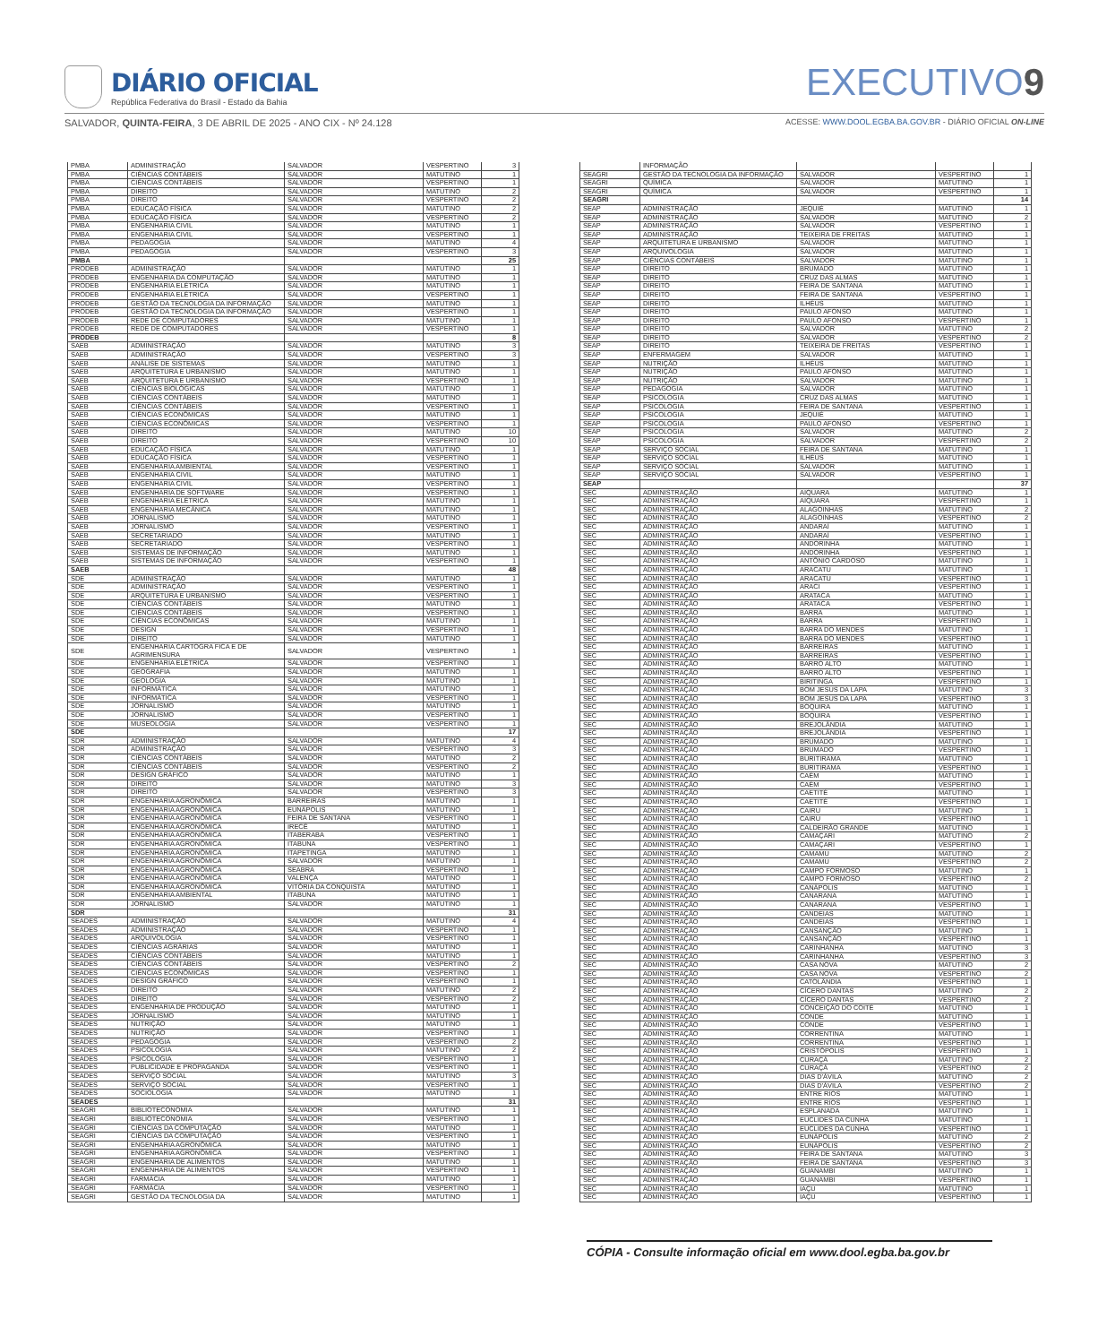DIÁRIO OFICIAL
República Federativa do Brasil - Estado da Bahia
EXECUTIVO9
SALVADOR, QUINTA-FEIRA, 3 DE ABRIL DE 2025 - ANO CIX - Nº 24.128 ACESSE: WWW.DOOL.EGBA.BA.GOV.BR - DIÁRIO OFICIAL ON-LINE
| PMBA | ADMINISTRAÇÃO | SALVADOR | VESPERTINO | 3 |
| PMBA | CIÊNCIAS CONTÁBEIS | SALVADOR | MATUTINO | 1 |
| PMBA | CIÊNCIAS CONTÁBEIS | SALVADOR | VESPERTINO | 1 |
| PMBA | DIREITO | SALVADOR | MATUTINO | 2 |
| PMBA | DIREITO | SALVADOR | VESPERTINO | 2 |
| PMBA | EDUCAÇÃO FÍSICA | SALVADOR | MATUTINO | 2 |
| PMBA | EDUCAÇÃO FÍSICA | SALVADOR | VESPERTINO | 2 |
| PMBA | ENGENHARIA CIVIL | SALVADOR | MATUTINO | 1 |
| PMBA | ENGENHARIA CIVIL | SALVADOR | VESPERTINO | 1 |
| PMBA | PEDAGOGIA | SALVADOR | MATUTINO | 4 |
| PMBA | PEDAGOGIA | SALVADOR | VESPERTINO | 3 |
| PMBA | | | | 25 |
| PRODEB | ADMINISTRAÇÃO | SALVADOR | MATUTINO | 1 |
| PRODEB | ENGENHARIA DA COMPUTAÇÃO | SALVADOR | MATUTINO | 1 |
| PRODEB | ENGENHARIA ELÉTRICA | SALVADOR | MATUTINO | 1 |
| PRODEB | ENGENHARIA ELÉTRICA | SALVADOR | VESPERTINO | 1 |
| PRODEB | GESTÃO DA TECNOLOGIA DA INFORMAÇÃO | SALVADOR | MATUTINO | 1 |
| PRODEB | GESTÃO DA TECNOLOGIA DA INFORMAÇÃO | SALVADOR | VESPERTINO | 1 |
| PRODEB | REDE DE COMPUTADORES | SALVADOR | MATUTINO | 1 |
| PRODEB | REDE DE COMPUTADORES | SALVADOR | VESPERTINO | 1 |
| PRODEB | | | | 8 |
| SAEB | ADMINISTRAÇÃO | SALVADOR | MATUTINO | 3 |
| SAEB | ADMINISTRAÇÃO | SALVADOR | VESPERTINO | 3 |
| SAEB | ANÁLISE DE SISTEMAS | SALVADOR | MATUTINO | 1 |
| SAEB | ARQUITETURA E URBANISMO | SALVADOR | MATUTINO | 1 |
| SAEB | ARQUITETURA E URBANISMO | SALVADOR | VESPERTINO | 1 |
| SAEB | CIÊNCIAS BIOLÓGICAS | SALVADOR | MATUTINO | 1 |
| SAEB | CIÊNCIAS CONTÁBEIS | SALVADOR | MATUTINO | 1 |
| SAEB | CIÊNCIAS CONTÁBEIS | SALVADOR | VESPERTINO | 1 |
| SAEB | CIÊNCIAS ECONÔMICAS | SALVADOR | MATUTINO | 1 |
| SAEB | CIÊNCIAS ECONÔMICAS | SALVADOR | VESPERTINO | 1 |
| SAEB | DIREITO | SALVADOR | MATUTINO | 10 |
| SAEB | DIREITO | SALVADOR | VESPERTINO | 10 |
| SAEB | EDUCAÇÃO FÍSICA | SALVADOR | MATUTINO | 1 |
| SAEB | EDUCAÇÃO FÍSICA | SALVADOR | VESPERTINO | 1 |
| SAEB | ENGENHARIA AMBIENTAL | SALVADOR | VESPERTINO | 1 |
| SAEB | ENGENHARIA CIVIL | SALVADOR | MATUTINO | 1 |
| SAEB | ENGENHARIA CIVIL | SALVADOR | VESPERTINO | 1 |
| SAEB | ENGENHARIA DE SOFTWARE | SALVADOR | VESPERTINO | 1 |
| SAEB | ENGENHARIA ELÉTRICA | SALVADOR | MATUTINO | 1 |
| SAEB | ENGENHARIA MECÂNICA | SALVADOR | MATUTINO | 1 |
| SAEB | JORNALISMO | SALVADOR | MATUTINO | 1 |
| SAEB | JORNALISMO | SALVADOR | VESPERTINO | 1 |
| SAEB | SECRETARIADO | SALVADOR | MATUTINO | 1 |
| SAEB | SECRETARIADO | SALVADOR | VESPERTINO | 1 |
| SAEB | SISTEMAS DE INFORMAÇÃO | SALVADOR | MATUTINO | 1 |
| SAEB | SISTEMAS DE INFORMAÇÃO | SALVADOR | VESPERTINO | 1 |
| SAEB | | | | 48 |
| SDE | ADMINISTRAÇÃO | SALVADOR | MATUTINO | 1 |
| SDE | ADMINISTRAÇÃO | SALVADOR | VESPERTINO | 1 |
| SDE | ARQUITETURA E URBANISMO | SALVADOR | VESPERTINO | 1 |
| SDE | CIÊNCIAS CONTÁBEIS | SALVADOR | MATUTINO | 1 |
| SDE | CIÊNCIAS CONTÁBEIS | SALVADOR | VESPERTINO | 1 |
| SDE | CIÊNCIAS ECONÔMICAS | SALVADOR | MATUTINO | 1 |
| SDE | DESIGN | SALVADOR | VESPERTINO | 1 |
| SDE | DIREITO | SALVADOR | MATUTINO | 1 |
| SDE | ENGENHARIA CARTOGRA FICA E DE AGRIMENSURA | SALVADOR | VESPERTINO | 1 |
| SDE | ENGENHARIA ELÉTRICA | SALVADOR | VESPERTINO | 1 |
| SDE | GEOGRAFIA | SALVADOR | MATUTINO | 1 |
| SDE | GEOLOGIA | SALVADOR | MATUTINO | 1 |
| SDE | INFORMÁTICA | SALVADOR | MATUTINO | 1 |
| SDE | INFORMÁTICA | SALVADOR | VESPERTINO | 1 |
| SDE | JORNALISMO | SALVADOR | MATUTINO | 1 |
| SDE | JORNALISMO | SALVADOR | VESPERTINO | 1 |
| SDE | MUSEOLOGIA | SALVADOR | VESPERTINO | 1 |
| SDE | | | | 17 |
| SDR | ADMINISTRAÇÃO | SALVADOR | MATUTINO | 4 |
| SDR | ADMINISTRAÇÃO | SALVADOR | VESPERTINO | 3 |
| SDR | CIÊNCIAS CONTÁBEIS | SALVADOR | MATUTINO | 2 |
| SDR | CIÊNCIAS CONTÁBEIS | SALVADOR | VESPERTINO | 2 |
| SDR | DESIGN GRÁFICO | SALVADOR | MATUTINO | 1 |
| SDR | DIREITO | SALVADOR | MATUTINO | 3 |
| SDR | DIREITO | SALVADOR | VESPERTINO | 3 |
| SDR | ENGENHARIA AGRONÔMICA | BARREIRAS | MATUTINO | 1 |
| SDR | ENGENHARIA AGRONÔMICA | EUNÁPOLIS | MATUTINO | 1 |
| SDR | ENGENHARIA AGRONÔMICA | FEIRA DE SANTANA | VESPERTINO | 1 |
| SDR | ENGENHARIA AGRONÔMICA | IRECÊ | MATUTINO | 1 |
| SDR | ENGENHARIA AGRONÔMICA | ITABERABA | VESPERTINO | 1 |
| SDR | ENGENHARIA AGRONÔMICA | ITABUNA | VESPERTINO | 1 |
| SDR | ENGENHARIA AGRONÔMICA | ITAPETINGA | MATUTINO | 1 |
| SDR | ENGENHARIA AGRONÔMICA | SALVADOR | MATUTINO | 1 |
| SDR | ENGENHARIA AGRONÔMICA | SEABRA | VESPERTINO | 1 |
| SDR | ENGENHARIA AGRONÔMICA | VALENÇA | MATUTINO | 1 |
| SDR | ENGENHARIA AGRONÔMICA | VITÓRIA DA CONQUISTA | MATUTINO | 1 |
| SDR | ENGENHARIA AMBIENTAL | ITABUNA | MATUTINO | 1 |
| SDR | JORNALISMO | SALVADOR | MATUTINO | 1 |
| SDR | | | | 31 |
| SEADES | ADMINISTRAÇÃO | SALVADOR | MATUTINO | 4 |
| SEADES | ADMINISTRAÇÃO | SALVADOR | VESPERTINO | 1 |
| SEADES | ARQUIVOLOGIA | SALVADOR | VESPERTINO | 1 |
| SEADES | CIÊNCIAS AGRÁRIAS | SALVADOR | MATUTINO | 1 |
| SEADES | CIÊNCIAS CONTÁBEIS | SALVADOR | MATUTINO | 1 |
| SEADES | CIÊNCIAS CONTÁBEIS | SALVADOR | VESPERTINO | 2 |
| SEADES | CIÊNCIAS ECONÔMICAS | SALVADOR | VESPERTINO | 1 |
| SEADES | DESIGN GRÁFICO | SALVADOR | VESPERTINO | 1 |
| SEADES | DIREITO | SALVADOR | MATUTINO | 2 |
| SEADES | DIREITO | SALVADOR | VESPERTINO | 2 |
| SEADES | ENGENHARIA DE PRODUÇÃO | SALVADOR | MATUTINO | 1 |
| SEADES | JORNALISMO | SALVADOR | MATUTINO | 1 |
| SEADES | NUTRIÇÃO | SALVADOR | MATUTINO | 1 |
| SEADES | NUTRIÇÃO | SALVADOR | VESPERTINO | 1 |
| SEADES | PEDAGOGIA | SALVADOR | VESPERTINO | 2 |
| SEADES | PSICOLOGIA | SALVADOR | MATUTINO | 2 |
| SEADES | PSICOLOGIA | SALVADOR | VESPERTINO | 1 |
| SEADES | PUBLICIDADE E PROPAGANDA | SALVADOR | VESPERTINO | 1 |
| SEADES | SERVIÇO SOCIAL | SALVADOR | MATUTINO | 3 |
| SEADES | SERVIÇO SOCIAL | SALVADOR | VESPERTINO | 1 |
| SEADES | SOCIOLOGIA | SALVADOR | MATUTINO | 1 |
| SEADES | | | | 31 |
| SEAGRI | BIBLIOTECONOMIA | SALVADOR | MATUTINO | 1 |
| SEAGRI | BIBLIOTECONOMIA | SALVADOR | VESPERTINO | 1 |
| SEAGRI | CIÊNCIAS DA COMPUTAÇÃO | SALVADOR | MATUTINO | 1 |
| SEAGRI | CIÊNCIAS DA COMPUTAÇÃO | SALVADOR | VESPERTINO | 1 |
| SEAGRI | ENGENHARIA AGRONÔMICA | SALVADOR | MATUTINO | 1 |
| SEAGRI | ENGENHARIA AGRONÔMICA | SALVADOR | VESPERTINO | 1 |
| SEAGRI | ENGENHARIA DE ALIMENTOS | SALVADOR | MATUTINO | 1 |
| SEAGRI | ENGENHARIA DE ALIMENTOS | SALVADOR | VESPERTINO | 1 |
| SEAGRI | FARMÁCIA | SALVADOR | MATUTINO | 1 |
| SEAGRI | FARMÁCIA | SALVADOR | VESPERTINO | 1 |
| SEAGRI | GESTÃO DA TECNOLOGIA DA | SALVADOR | MATUTINO | 1 |
| | INFORMAÇÃO | | | |
| SEAGRI | GESTÃO DA TECNOLOGIA DA INFORMAÇÃO | SALVADOR | VESPERTINO | 1 |
| SEAGRI | QUÍMICA | SALVADOR | MATUTINO | 1 |
| SEAGRI | QUÍMICA | SALVADOR | VESPERTINO | 1 |
| SEAGRI | | | | 14 |
| SEAP | ADMINISTRAÇÃO | JEQUIÉ | MATUTINO | 1 |
| SEAP | ADMINISTRAÇÃO | SALVADOR | MATUTINO | 2 |
| SEAP | ADMINISTRAÇÃO | SALVADOR | VESPERTINO | 1 |
| SEAP | ADMINISTRAÇÃO | TEIXEIRA DE FREITAS | MATUTINO | 1 |
| SEAP | ARQUITETURA E URBANISMO | SALVADOR | MATUTINO | 1 |
| SEAP | ARQUIVOLOGIA | SALVADOR | MATUTINO | 1 |
| SEAP | CIÊNCIAS CONTÁBEIS | SALVADOR | MATUTINO | 1 |
| SEAP | DIREITO | BRUMADO | MATUTINO | 1 |
| SEAP | DIREITO | CRUZ DAS ALMAS | MATUTINO | 1 |
| SEAP | DIREITO | FEIRA DE SANTANA | MATUTINO | 1 |
| SEAP | DIREITO | FEIRA DE SANTANA | VESPERTINO | 1 |
| SEAP | DIREITO | ILHÉUS | MATUTINO | 1 |
| SEAP | DIREITO | PAULO AFONSO | MATUTINO | 1 |
| SEAP | DIREITO | PAULO AFONSO | VESPERTINO | 1 |
| SEAP | DIREITO | SALVADOR | MATUTINO | 2 |
| SEAP | DIREITO | SALVADOR | VESPERTINO | 2 |
| SEAP | DIREITO | TEIXEIRA DE FREITAS | VESPERTINO | 1 |
| SEAP | ENFERMAGEM | SALVADOR | MATUTINO | 1 |
| SEAP | NUTRIÇÃO | ILHÉUS | MATUTINO | 1 |
| SEAP | NUTRIÇÃO | PAULO AFONSO | MATUTINO | 1 |
| SEAP | NUTRIÇÃO | SALVADOR | MATUTINO | 1 |
| SEAP | PEDAGOGIA | SALVADOR | MATUTINO | 1 |
| SEAP | PSICOLOGIA | CRUZ DAS ALMAS | MATUTINO | 1 |
| SEAP | PSICOLOGIA | FEIRA DE SANTANA | VESPERTINO | 1 |
| SEAP | PSICOLOGIA | JEQUIÉ | MATUTINO | 1 |
| SEAP | PSICOLOGIA | PAULO AFONSO | VESPERTINO | 1 |
| SEAP | PSICOLOGIA | SALVADOR | MATUTINO | 2 |
| SEAP | PSICOLOGIA | SALVADOR | VESPERTINO | 2 |
| SEAP | SERVIÇO SOCIAL | FEIRA DE SANTANA | MATUTINO | 1 |
| SEAP | SERVIÇO SOCIAL | ILHÉUS | MATUTINO | 1 |
| SEAP | SERVIÇO SOCIAL | SALVADOR | MATUTINO | 1 |
| SEAP | SERVIÇO SOCIAL | SALVADOR | VESPERTINO | 1 |
| SEAP | | | | 37 |
| SEC | ADMINISTRAÇÃO | AIQUARA | MATUTINO | 1 |
| SEC | ADMINISTRAÇÃO | AIQUARA | VESPERTINO | 1 |
| SEC | ADMINISTRAÇÃO | ALAGOINHAS | MATUTINO | 2 |
| SEC | ADMINISTRAÇÃO | ALAGOINHAS | VESPERTINO | 2 |
| SEC | ADMINISTRAÇÃO | ANDARAÍ | MATUTINO | 1 |
| SEC | ADMINISTRAÇÃO | ANDARAÍ | VESPERTINO | 1 |
| SEC | ADMINISTRAÇÃO | ANDORINHA | MATUTINO | 1 |
| SEC | ADMINISTRAÇÃO | ANDORINHA | VESPERTINO | 1 |
| SEC | ADMINISTRAÇÃO | ANTÔNIO CARDOSO | MATUTINO | 1 |
| SEC | ADMINISTRAÇÃO | ARACATU | MATUTINO | 1 |
| SEC | ADMINISTRAÇÃO | ARACATU | VESPERTINO | 1 |
| SEC | ADMINISTRAÇÃO | ARACI | VESPERTINO | 1 |
| SEC | ADMINISTRAÇÃO | ARATACA | MATUTINO | 1 |
| SEC | ADMINISTRAÇÃO | ARATACA | VESPERTINO | 1 |
| SEC | ADMINISTRAÇÃO | BARRA | MATUTINO | 1 |
| SEC | ADMINISTRAÇÃO | BARRA | VESPERTINO | 1 |
| SEC | ADMINISTRAÇÃO | BARRA DO MENDES | MATUTINO | 1 |
| SEC | ADMINISTRAÇÃO | BARRA DO MENDES | VESPERTINO | 1 |
| SEC | ADMINISTRAÇÃO | BARREIRAS | MATUTINO | 1 |
| SEC | ADMINISTRAÇÃO | BARREIRAS | VESPERTINO | 1 |
| SEC | ADMINISTRAÇÃO | BARRO ALTO | MATUTINO | 1 |
| SEC | ADMINISTRAÇÃO | BARRO ALTO | VESPERTINO | 1 |
| SEC | ADMINISTRAÇÃO | BIRITINGA | VESPERTINO | 1 |
| SEC | ADMINISTRAÇÃO | BOM JESUS DA LAPA | MATUTINO | 3 |
| SEC | ADMINISTRAÇÃO | BOM JESUS DA LAPA | VESPERTINO | 3 |
| SEC | ADMINISTRAÇÃO | BOQUIRA | MATUTINO | 1 |
| SEC | ADMINISTRAÇÃO | BOQUIRA | VESPERTINO | 1 |
| SEC | ADMINISTRAÇÃO | BREJOLÂNDIA | MATUTINO | 1 |
| SEC | ADMINISTRAÇÃO | BREJOLÂNDIA | VESPERTINO | 1 |
| SEC | ADMINISTRAÇÃO | BRUMADO | MATUTINO | 1 |
| SEC | ADMINISTRAÇÃO | BRUMADO | VESPERTINO | 1 |
| SEC | ADMINISTRAÇÃO | BURITIRAMA | MATUTINO | 1 |
| SEC | ADMINISTRAÇÃO | BURITIRAMA | VESPERTINO | 1 |
| SEC | ADMINISTRAÇÃO | CAÉM | MATUTINO | 1 |
| SEC | ADMINISTRAÇÃO | CAÉM | VESPERTINO | 1 |
| SEC | ADMINISTRAÇÃO | CAETITÉ | MATUTINO | 1 |
| SEC | ADMINISTRAÇÃO | CAETITÉ | VESPERTINO | 1 |
| SEC | ADMINISTRAÇÃO | CAIRU | MATUTINO | 1 |
| SEC | ADMINISTRAÇÃO | CAIRU | VESPERTINO | 1 |
| SEC | ADMINISTRAÇÃO | CALDEIRÃO GRANDE | MATUTINO | 1 |
| SEC | ADMINISTRAÇÃO | CAMAÇARI | MATUTINO | 2 |
| SEC | ADMINISTRAÇÃO | CAMAÇARI | VESPERTINO | 1 |
| SEC | ADMINISTRAÇÃO | CAMAMU | MATUTINO | 2 |
| SEC | ADMINISTRAÇÃO | CAMAMU | VESPERTINO | 2 |
| SEC | ADMINISTRAÇÃO | CAMPO FORMOSO | MATUTINO | 1 |
| SEC | ADMINISTRAÇÃO | CAMPO FORMOSO | VESPERTINO | 2 |
| SEC | ADMINISTRAÇÃO | CANÁPOLIS | MATUTINO | 1 |
| SEC | ADMINISTRAÇÃO | CANARANA | MATUTINO | 1 |
| SEC | ADMINISTRAÇÃO | CANARANA | VESPERTINO | 1 |
| SEC | ADMINISTRAÇÃO | CANDEIAS | MATUTINO | 1 |
| SEC | ADMINISTRAÇÃO | CANDEIAS | VESPERTINO | 1 |
| SEC | ADMINISTRAÇÃO | CANSANÇÃO | MATUTINO | 1 |
| SEC | ADMINISTRAÇÃO | CANSANÇÃO | VESPERTINO | 1 |
| SEC | ADMINISTRAÇÃO | CARINHANHA | MATUTINO | 3 |
| SEC | ADMINISTRAÇÃO | CARINHANHA | VESPERTINO | 3 |
| SEC | ADMINISTRAÇÃO | CASA NOVA | MATUTINO | 2 |
| SEC | ADMINISTRAÇÃO | CASA NOVA | VESPERTINO | 2 |
| SEC | ADMINISTRAÇÃO | CATOLÂNDIA | VESPERTINO | 1 |
| SEC | ADMINISTRAÇÃO | CÍCERO DANTAS | MATUTINO | 2 |
| SEC | ADMINISTRAÇÃO | CÍCERO DANTAS | VESPERTINO | 2 |
| SEC | ADMINISTRAÇÃO | CONCEIÇÃO DO COITÉ | MATUTINO | 1 |
| SEC | ADMINISTRAÇÃO | CONDE | MATUTINO | 1 |
| SEC | ADMINISTRAÇÃO | CONDE | VESPERTINO | 1 |
| SEC | ADMINISTRAÇÃO | CORRENTINA | MATUTINO | 1 |
| SEC | ADMINISTRAÇÃO | CORRENTINA | VESPERTINO | 1 |
| SEC | ADMINISTRAÇÃO | CRISTÓPOLIS | VESPERTINO | 1 |
| SEC | ADMINISTRAÇÃO | CURAÇÁ | MATUTINO | 2 |
| SEC | ADMINISTRAÇÃO | CURAÇÁ | VESPERTINO | 2 |
| SEC | ADMINISTRAÇÃO | DIAS D'ÁVILA | MATUTINO | 2 |
| SEC | ADMINISTRAÇÃO | DIAS D'ÁVILA | VESPERTINO | 2 |
| SEC | ADMINISTRAÇÃO | ENTRE RIOS | MATUTINO | 1 |
| SEC | ADMINISTRAÇÃO | ENTRE RIOS | VESPERTINO | 1 |
| SEC | ADMINISTRAÇÃO | ESPLANADA | MATUTINO | 1 |
| SEC | ADMINISTRAÇÃO | EUCLIDES DA CUNHA | MATUTINO | 1 |
| SEC | ADMINISTRAÇÃO | EUCLIDES DA CUNHA | VESPERTINO | 1 |
| SEC | ADMINISTRAÇÃO | EUNÁPOLIS | MATUTINO | 2 |
| SEC | ADMINISTRAÇÃO | EUNÁPOLIS | VESPERTINO | 2 |
| SEC | ADMINISTRAÇÃO | FEIRA DE SANTANA | MATUTINO | 3 |
| SEC | ADMINISTRAÇÃO | FEIRA DE SANTANA | VESPERTINO | 3 |
| SEC | ADMINISTRAÇÃO | GUANAMBI | MATUTINO | 1 |
| SEC | ADMINISTRAÇÃO | GUANAMBI | VESPERTINO | 1 |
| SEC | ADMINISTRAÇÃO | IAÇU | MATUTINO | 1 |
| SEC | ADMINISTRAÇÃO | IAÇU | VESPERTINO | 1 |
CÓPIA - Consulte informação oficial em www.dool.egba.ba.gov.br